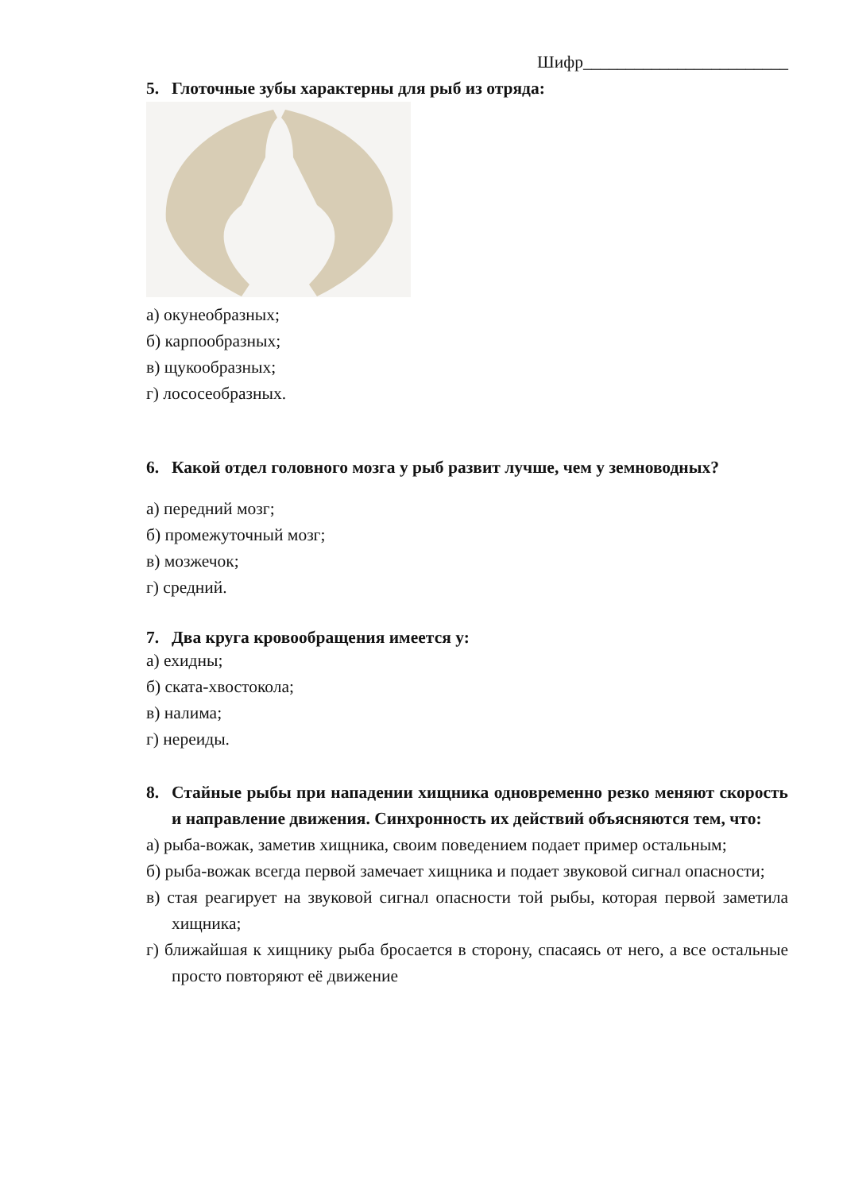Шифр________________________
5. Глоточные зубы характерны для рыб из отряда:
а) окунеобразных;
б) карпообразных;
в) щукообразных;
г) лососеобразных.
6. Какой отдел головного мозга у рыб развит лучше, чем у земноводных?
а) передний мозг;
б) промежуточный мозг;
в) мозжечок;
г) средний.
7. Два круга кровообращения имеется у:
а) ехидны;
б) ската-хвостокола;
в) налима;
г) нереиды.
8. Стайные рыбы при нападении хищника одновременно резко меняют скорость и направление движения. Синхронность их действий объясняются тем, что:
а) рыба-вожак, заметив хищника, своим поведением подает пример остальным;
б) рыба-вожак всегда первой замечает хищника и подает звуковой сигнал опасности;
в) стая реагирует на звуковой сигнал опасности той рыбы, которая первой заметила хищника;
г) ближайшая к хищнику рыба бросается в сторону, спасаясь от него, а все остальные просто повторяют её движение